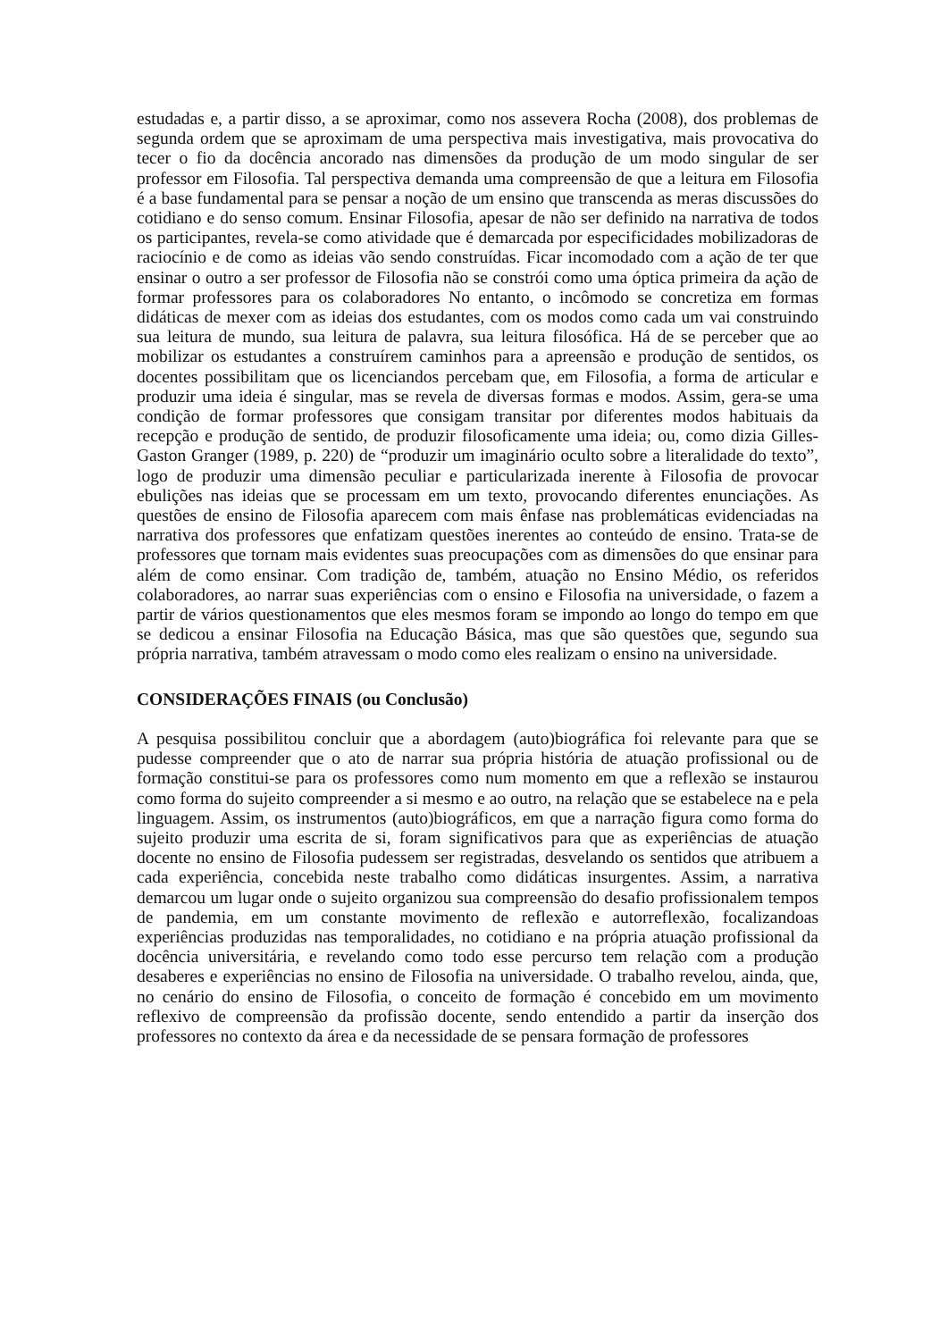estudadas e, a partir disso, a se aproximar, como nos assevera Rocha (2008), dos problemas de segunda ordem que se aproximam de uma perspectiva mais investigativa, mais provocativa do tecer o fio da docência ancorado nas dimensões da produção de um modo singular de ser professor em Filosofia. Tal perspectiva demanda uma compreensão de que a leitura em Filosofia é a base fundamental para se pensar a noção de um ensino que transcenda as meras discussões do cotidiano e do senso comum. Ensinar Filosofia, apesar de não ser definido na narrativa de todos os participantes, revela-se como atividade que é demarcada por especificidades mobilizadoras de raciocínio e de como as ideias vão sendo construídas. Ficar incomodado com a ação de ter que ensinar o outro a ser professor de Filosofia não se constrói como uma óptica primeira da ação de formar professores para os colaboradores No entanto, o incômodo se concretiza em formas didáticas de mexer com as ideias dos estudantes, com os modos como cada um vai construindo sua leitura de mundo, sua leitura de palavra, sua leitura filosófica. Há de se perceber que ao mobilizar os estudantes a construírem caminhos para a apreensão e produção de sentidos, os docentes possibilitam que os licenciandos percebam que, em Filosofia, a forma de articular e produzir uma ideia é singular, mas se revela de diversas formas e modos. Assim, gera-se uma condição de formar professores que consigam transitar por diferentes modos habituais da recepção e produção de sentido, de produzir filosoficamente uma ideia; ou, como dizia Gilles-Gaston Granger (1989, p. 220) de “produzir um imaginário oculto sobre a literalidade do texto”, logo de produzir uma dimensão peculiar e particularizada inerente à Filosofia de provocar ebulições nas ideias que se processam em um texto, provocando diferentes enunciações. As questões de ensino de Filosofia aparecem com mais ênfase nas problemáticas evidenciadas na narrativa dos professores que enfatizam questões inerentes ao conteúdo de ensino. Trata-se de professores que tornam mais evidentes suas preocupações com as dimensões do que ensinar para além de como ensinar. Com tradição de, também, atuação no Ensino Médio, os referidos colaboradores, ao narrar suas experiências com o ensino e Filosofia na universidade, o fazem a partir de vários questionamentos que eles mesmos foram se impondo ao longo do tempo em que se dedicou a ensinar Filosofia na Educação Básica, mas que são questões que, segundo sua própria narrativa, também atravessam o modo como eles realizam o ensino na universidade.
CONSIDERAÇÕES FINAIS (ou Conclusão)
A pesquisa possibilitou concluir que a abordagem (auto)biográfica foi relevante para que se pudesse compreender que o ato de narrar sua própria história de atuação profissional ou de formação constitui-se para os professores como num momento em que a reflexão se instaurou como forma do sujeito compreender a si mesmo e ao outro, na relação que se estabelece na e pela linguagem. Assim, os instrumentos (auto)biográficos, em que a narração figura como forma do sujeito produzir uma escrita de si, foram significativos para que as experiências de atuação docente no ensino de Filosofia pudessem ser registradas, desvelando os sentidos que atribuem a cada experiência, concebida neste trabalho como didáticas insurgentes. Assim, a narrativa demarcou um lugar onde o sujeito organizou sua compreensão do desafio profissionalem tempos de pandemia, em um constante movimento de reflexão e autorreflexão, focalizandoas experiências produzidas nas temporalidades, no cotidiano e na própria atuação profissional da docência universitária, e revelando como todo esse percurso tem relação com a produção desaberes e experiências no ensino de Filosofia na universidade. O trabalho revelou, ainda, que, no cenário do ensino de Filosofia, o conceito de formação é concebido em um movimento reflexivo de compreensão da profissão docente, sendo entendido a partir da inserção dos professores no contexto da área e da necessidade de se pensara formação de professores